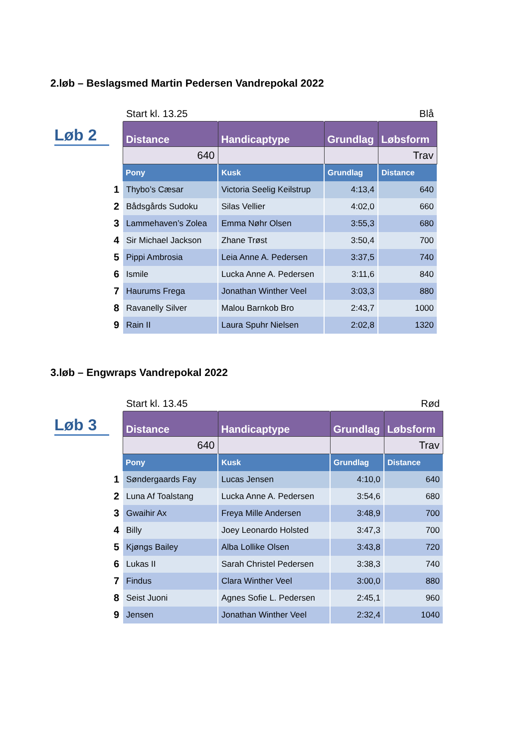2.løb – Beslagsmed Martin Pedersen Vandrepokal 2022
Løb 2
| | Start kl. 13.25 | | | Blå |
| | Distance | Handicaptype | Grundlag | Løbsform |
| | 640 | | | Trav |
| | Pony | Kusk | Grundlag | Distance |
| 1 | Thybo’s Cæsar | Victoria Seelig Keilstrup | 4:13,4 | 640 |
| 2 | Bådsgårds Sudoku | Silas Vellier | 4:02,0 | 660 |
| 3 | Lammehaven’s Zolea | Emma Nøhr Olsen | 3:55,3 | 680 |
| 4 | Sir Michael Jackson | Zhane Trøst | 3:50,4 | 700 |
| 5 | Pippi Ambrosia | Leia Anne A. Pedersen | 3:37,5 | 740 |
| 6 | Ismile | Lucka Anne A. Pedersen | 3:11,6 | 840 |
| 7 | Haurums Frega | Jonathan Winther Veel | 3:03,3 | 880 |
| 8 | Ravanelly Silver | Malou Barnkob Bro | 2:43,7 | 1000 |
| 9 | Rain II | Laura Spuhr Nielsen | 2:02,8 | 1320 |
3.løb – Engwraps Vandrepokal 2022
Løb 3
| | Start kl. 13.45 | | | Rød |
| | Distance | Handicaptype | Grundlag | Løbsform |
| | 640 | | | Trav |
| | Pony | Kusk | Grundlag | Distance |
| 1 | Søndergaards Fay | Lucas Jensen | 4:10,0 | 640 |
| 2 | Luna Af Toalstang | Lucka Anne A. Pedersen | 3:54,6 | 680 |
| 3 | Gwaihir Ax | Freya Mille Andersen | 3:48,9 | 700 |
| 4 | Billy | Joey Leonardo Holsted | 3:47,3 | 700 |
| 5 | Kjøngs Bailey | Alba Lollike Olsen | 3:43,8 | 720 |
| 6 | Lukas II | Sarah Christel Pedersen | 3:38,3 | 740 |
| 7 | Findus | Clara Winther Veel | 3:00,0 | 880 |
| 8 | Seist Juoni | Agnes Sofie L. Pedersen | 2:45,1 | 960 |
| 9 | Jensen | Jonathan Winther Veel | 2:32,4 | 1040 |